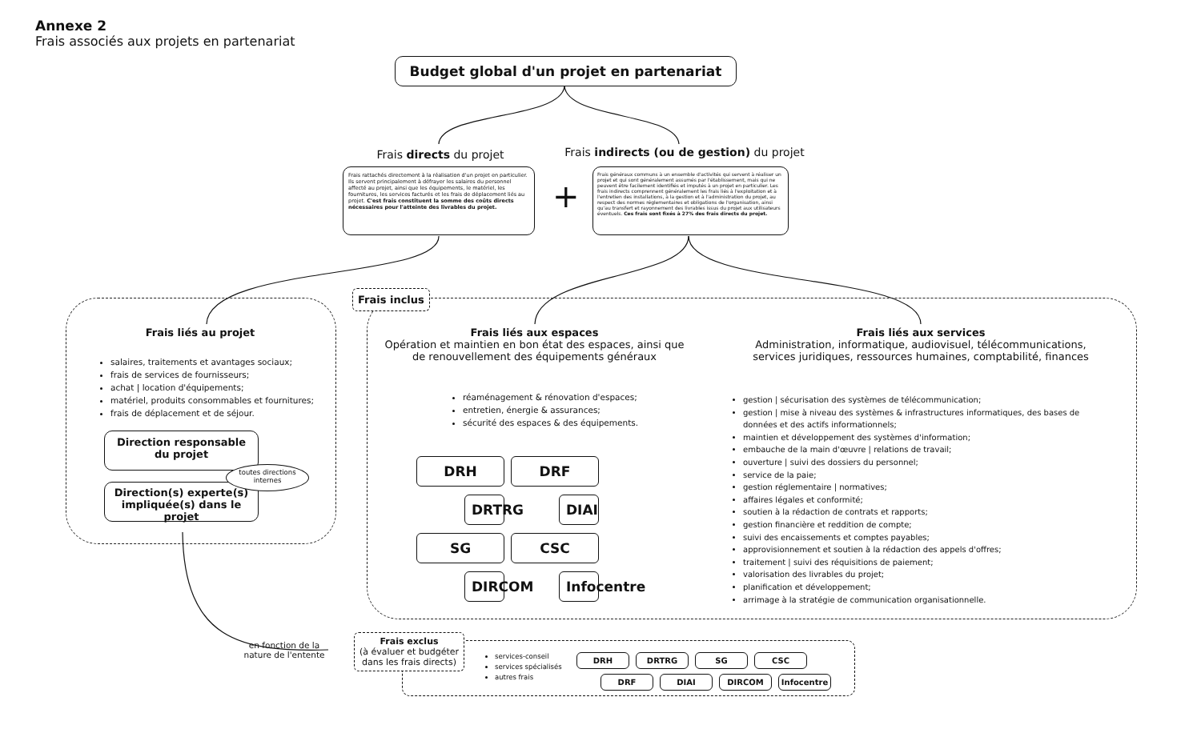Annexe 2
Frais associés aux projets en partenariat
Budget global d'un projet en partenariat
Frais directs du projet
Frais indirects (ou de gestion) du projet
Frais rattachés directement à la réalisation d'un projet en particulier. Ils servent principalement à défrayer les salaires du personnel affecté au projet, ainsi que les équipements, le matériel, les fournitures, les services facturés et les frais de déplacement liés au projet. C'est frais constituent la somme des coûts directs nécessaires pour l'atteinte des livrables du projet.
+
Frais généraux communs à un ensemble d'activités qui servent à réaliser un projet et qui sont généralement assumés par l'établissement, mais qui ne peuvent être facilement identifiés et imputés à un projet en particulier. Les frais indirects comprennent généralement les frais liés à l'exploitation et à l'entretien des installations, à la gestion et à l'administration du projet, au respect des normes réglementaires et obligations de l'organisation, ainsi qu'au transfert et rayonnement des livrables issus du projet aux utilisateurs éventuels. Ces frais sont fixés à 27% des frais directs du projet.
Frais liés au projet
salaires, traitements et avantages sociaux;
frais de services de fournisseurs;
achat | location d'équipements;
matériel, produits consommables et fournitures;
frais de déplacement et de séjour.
Direction responsable
du projet
Direction(s) experte(s)
impliquée(s) dans le projet
toutes directions internes
Frais inclus
Frais liés aux espaces
Opération et maintien en bon état des espaces, ainsi que de renouvellement des équipements généraux
réaménagement & rénovation d'espaces;
entretien, énergie & assurances;
sécurité des espaces & des équipements.
DRH
DRF
DRTRG
DIAI
SG
CSC
DIRCOM
Infocentre
Frais liés aux services
Administration, informatique, audiovisuel, télécommunications, services juridiques, ressources humaines, comptabilité, finances
gestion | sécurisation des systèmes de télécommunication;
gestion | mise à niveau des systèmes & infrastructures informatiques, des bases de données et des actifs informationnels;
maintien et développement des systèmes d'information;
embauche de la main d'œuvre | relations de travail;
ouverture | suivi des dossiers du personnel;
service de la paie;
gestion réglementaire | normatives;
affaires légales et conformité;
soutien à la rédaction de contrats et rapports;
gestion financière et reddition de compte;
suivi des encaissements et comptes payables;
approvisionnement et soutien à la rédaction des appels d'offres;
traitement | suivi des réquisitions de paiement;
valorisation des livrables du projet;
planification et développement;
arrimage à la stratégie de communication organisationnelle.
en fonction de la nature de l'entente
Frais exclus
(à évaluer et budgéter dans les frais directs)
services-conseil
services spécialisés
autres frais
DRH DRTRG SG CSC
DRF DIAI DIRCOM Infocentre